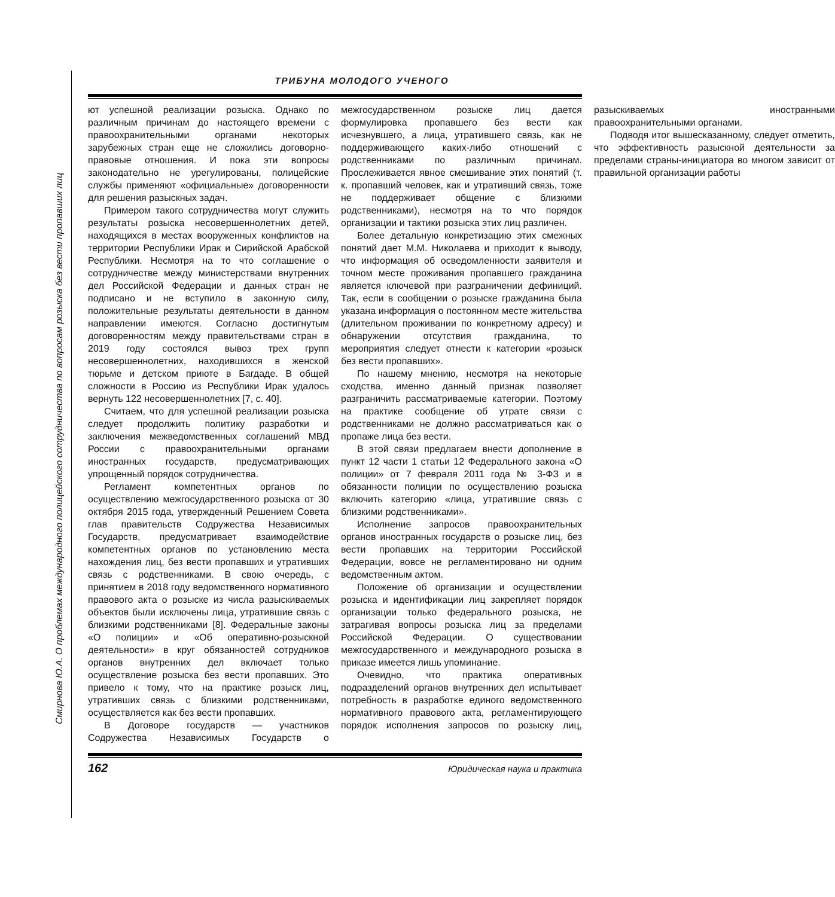Смирнова Ю.А. О проблемах международного полицейского сотрудничества по вопросам розыска без вести пропавших лиц
ТРИБУНА МОЛОДОГО УЧЕНОГО
ют успешной реализации розыска. Однако по различным причинам до настоящего времени с правоохранительными органами некоторых зарубежных стран еще не сложились договорно-правовые отношения. И пока эти вопросы законодательно не урегулированы, полицейские службы применяют «официальные» договоренности для решения разыскных задач.
Примером такого сотрудничества могут служить результаты розыска несовершеннолетних детей, находящихся в местах вооруженных конфликтов на территории Республики Ирак и Сирийской Арабской Республики. Несмотря на то что соглашение о сотрудничестве между министерствами внутренних дел Российской Федерации и данных стран не подписано и не вступило в законную силу, положительные результаты деятельности в данном направлении имеются. Согласно достигнутым договоренностям между правительствами стран в 2019 году состоялся вывоз трех групп несовершеннолетних, находившихся в женской тюрьме и детском приюте в Багдаде. В общей сложности в Россию из Республики Ирак удалось вернуть 122 несовершеннолетних [7, с. 40].
Считаем, что для успешной реализации розыска следует продолжить политику разработки и заключения межведомственных соглашений МВД России с правоохранительными органами иностранных государств, предусматривающих упрощенный порядок сотрудничества.
Регламент компетентных органов по осуществлению межгосударственного розыска от 30 октября 2015 года, утвержденный Решением Совета глав правительств Содружества Независимых Государств, предусматривает взаимодействие компетентных органов по установлению места нахождения лиц, без вести пропавших и утративших связь с родственниками. В свою очередь, с принятием в 2018 году ведомственного нормативного правового акта о розыске из числа разыскиваемых объектов были исключены лица, утратившие связь с близкими родственниками [8]. Федеральные законы «О полиции» и «Об оперативно-розыскной деятельности» в круг обязанностей сотрудников органов внутренних дел включает только осуществление розыска без вести пропавших. Это привело к тому, что на практике розыск лиц, утративших связь с близкими родственниками, осуществляется как без вести пропавших.
В Договоре государств — участников Содружества Независимых Государств о межгосударственном розыске лиц дается формулировка пропавшего без вести как исчезнувшего, а лица, утратившего связь, как не поддерживающего каких-либо отношений с родственниками по различным причинам. Прослеживается явное смешивание этих понятий (т. к. пропавший человек, как и утративший связь, тоже не поддерживает общение с близкими родственниками), несмотря на то что порядок организации и тактики розыска этих лиц различен.
Более детальную конкретизацию этих смежных понятий дает М.М. Николаева и приходит к выводу, что информация об осведомленности заявителя и точном месте проживания пропавшего гражданина является ключевой при разграничении дефиниций. Так, если в сообщении о розыске гражданина была указана информация о постоянном месте жительства (длительном проживании по конкретному адресу) и обнаружении отсутствия гражданина, то мероприятия следует отнести к категории «розыск без вести пропавших».
По нашему мнению, несмотря на некоторые сходства, именно данный признак позволяет разграничить рассматриваемые категории. Поэтому на практике сообщение об утрате связи с родственниками не должно рассматриваться как о пропаже лица без вести.
В этой связи предлагаем внести дополнение в пункт 12 части 1 статьи 12 Федерального закона «О полиции» от 7 февраля 2011 года № 3-ФЗ и в обязанности полиции по осуществлению розыска включить категорию «лица, утратившие связь с близкими родственниками».
Исполнение запросов правоохранительных органов иностранных государств о розыске лиц, без вести пропавших на территории Российской Федерации, вовсе не регламентировано ни одним ведомственным актом.
Положение об организации и осуществлении розыска и идентификации лиц закрепляет порядок организации только федерального розыска, не затрагивая вопросы розыска лиц за пределами Российской Федерации. О существовании межгосударственного и международного розыска в приказе имеется лишь упоминание.
Очевидно, что практика оперативных подразделений органов внутренних дел испытывает потребность в разработке единого ведомственного нормативного правового акта, регламентирующего порядок исполнения запросов по розыску лиц, разыскиваемых иностранными правоохранительными органами.
Подводя итог вышесказанному, следует отметить, что эффективность разыскной деятельности за пределами страны-инициатора во многом зависит от правильной организации работы
162 Юридическая наука и практика